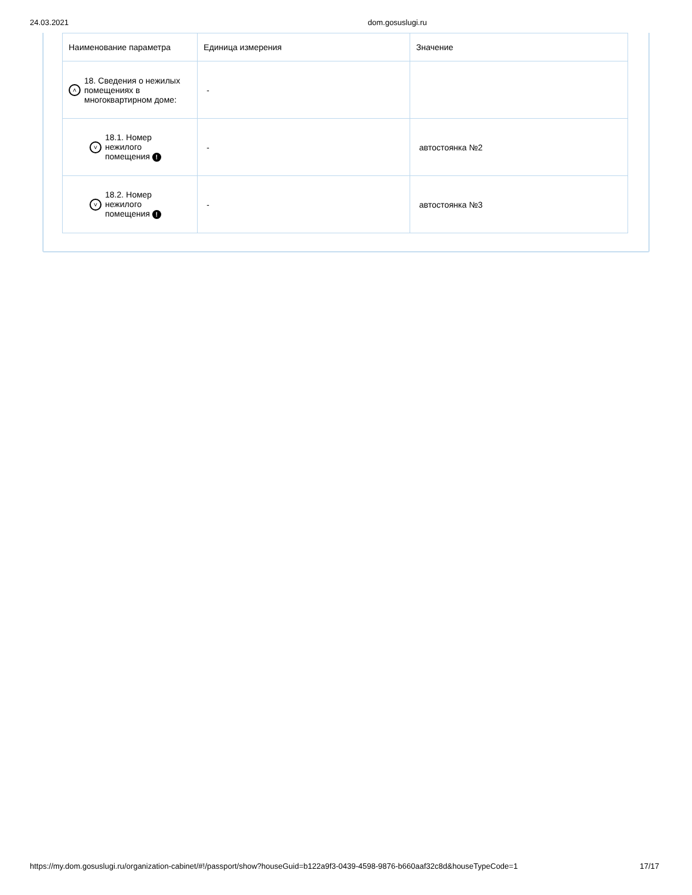24.03.2021 dom.gosuslugi.ru
| Наименование параметра | Единица измерения | Значение |
| --- | --- | --- |
| ˄ 18. Сведения о нежилых помещениях в многоквартирном доме: | - | |
| ˅ 18.1. Номер нежилого помещения ! | - | автостоянка №2 |
| ˅ 18.2. Номер нежилого помещения ! | - | автостоянка №3 |
https://my.dom.gosuslugi.ru/organization-cabinet/#!/passport/show?houseGuid=b122a9f3-0439-4598-9876-b660aaf32c8d&houseTypeCode=1 17/17